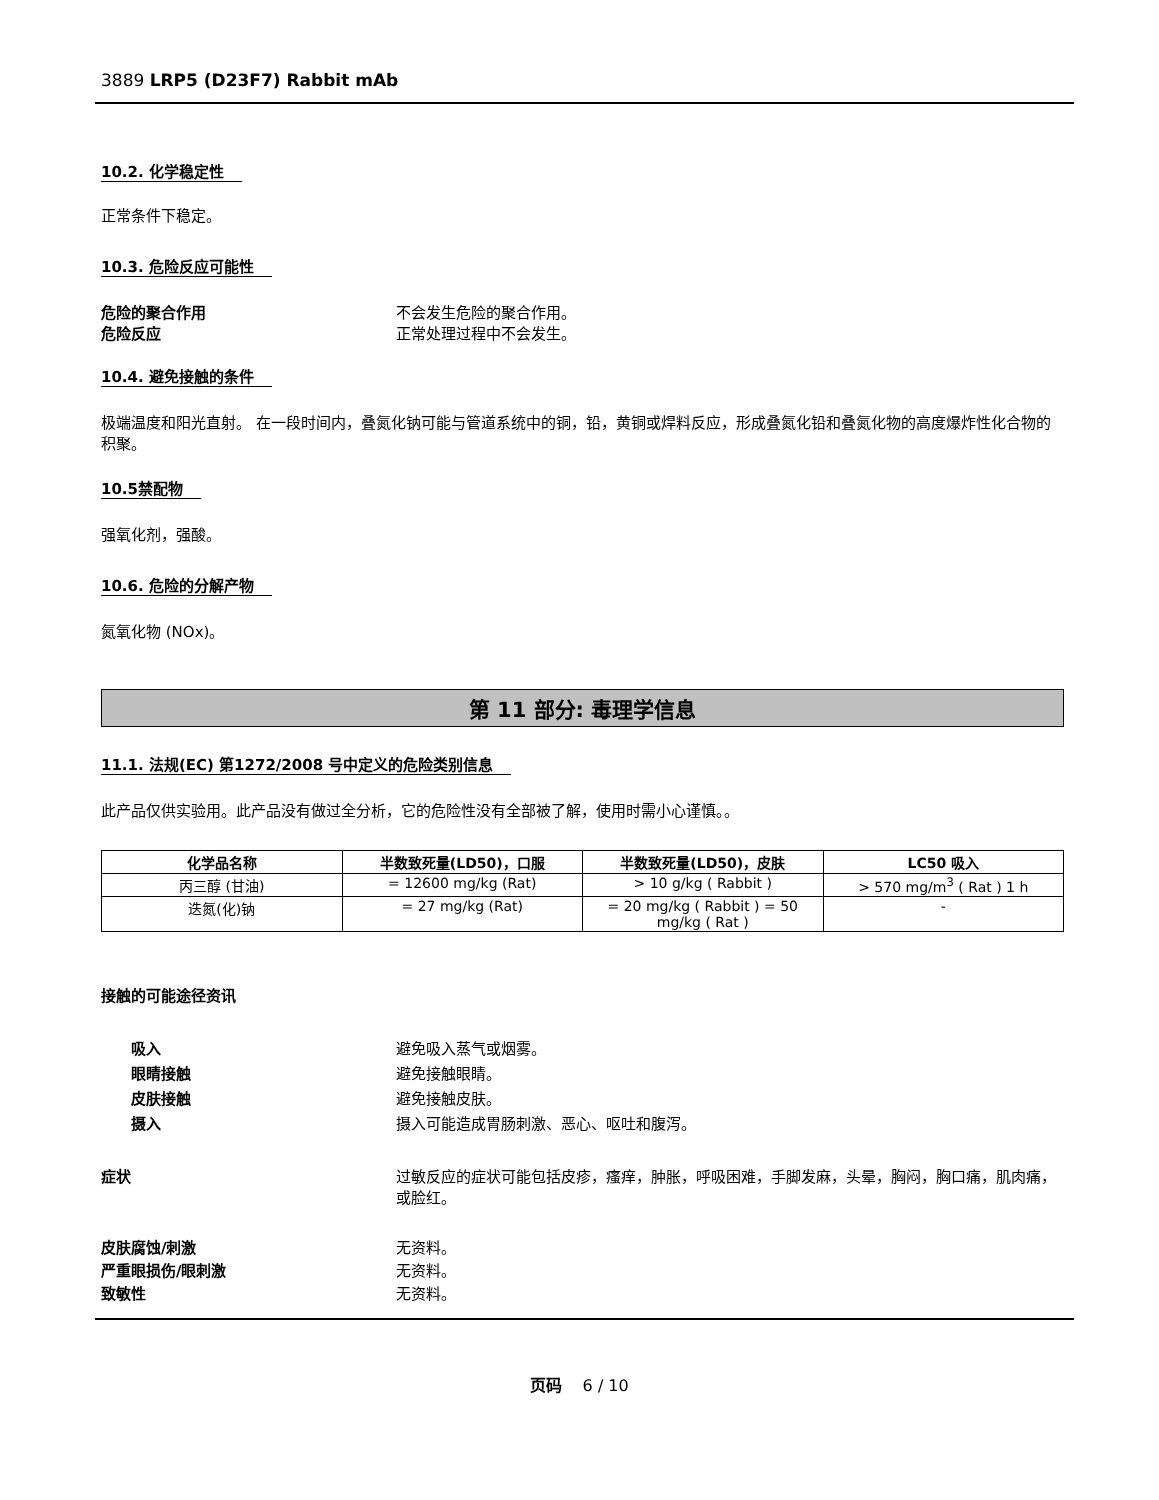3889 LRP5 (D23F7) Rabbit mAb
10.2. 化学稳定性
正常条件下稳定。
10.3. 危险反应可能性
危险的聚合作用 不会发生危险的聚合作用。
危险反应 正常处理过程中不会发生。
10.4. 避免接触的条件
极端温度和阳光直射。 在一段时间内，叠氮化钠可能与管道系统中的铜，铅，黄铜或焊料反应，形成叠氮化铅和叠氮化物的高度爆炸性化合物的积聚。
10.5禁配物
强氧化剂，强酸。
10.6. 危险的分解产物
氮氧化物 (NOx)。
第 11 部分: 毒理学信息
11.1. 法规(EC) 第1272/2008 号中定义的危险类别信息
此产品仅供实验用。此产品没有做过全分析，它的危险性没有全部被了解，使用时需小心谨慎。。
| 化学品名称 | 半数致死量(LD50)，口服 | 半数致死量(LD50)，皮肤 | LC50 吸入 |
| --- | --- | --- | --- |
| 丙三醇 (甘油) | = 12600 mg/kg (Rat) | > 10 g/kg ( Rabbit ) | > 570 mg/m<sup>3</sup> ( Rat ) 1 h |
| 迭氮(化)钠 | = 27 mg/kg (Rat) | = 20 mg/kg ( Rabbit ) = 50 mg/kg ( Rat ) | - |
接触的可能途径资讯
吸入 避免吸入蒸气或烟雾。
眼睛接触 避免接触眼睛。
皮肤接触 避免接触皮肤。
摄入 摄入可能造成胃肠刺激、恶心、呕吐和腹泻。
症状 过敏反应的症状可能包括皮疹，瘙痒，肿胀，呼吸困难，手脚发麻，头晕，胸闷，胸口痛，肌肉痛，或脸红。
皮肤腐蚀/刺激 无资料。
严重眼损伤/眼刺激 无资料。
致敏性 无资料。
页码 6 / 10